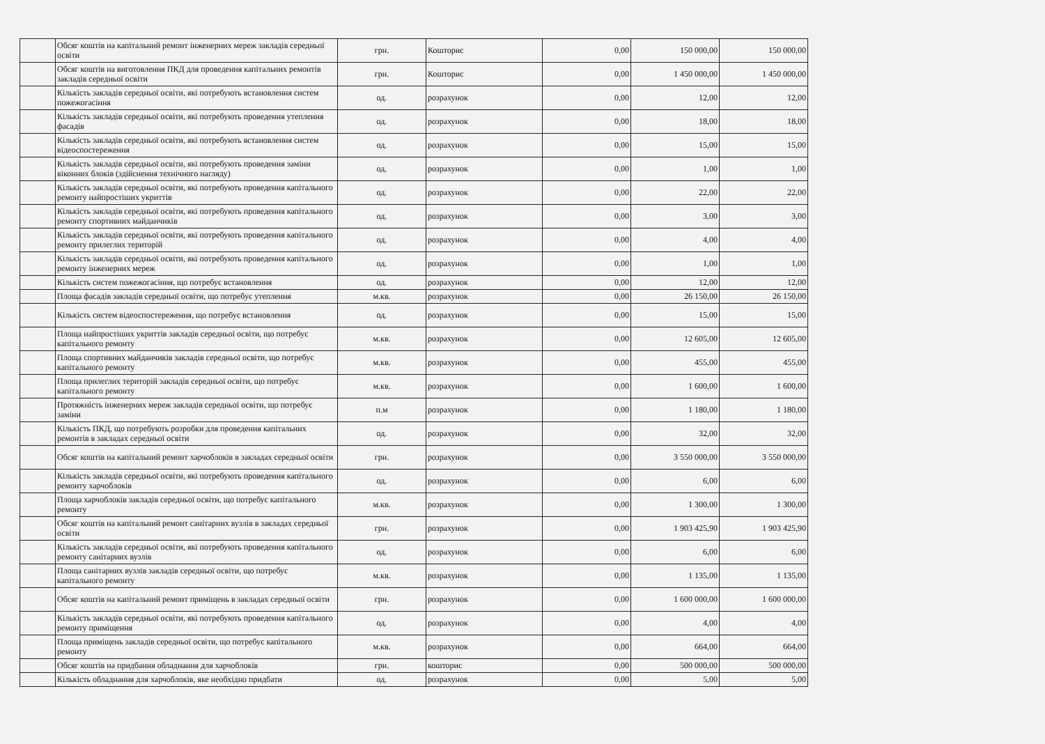| | Обсяг коштів на капітальний ремонт інженерних мереж закладів середньої освіти | грн. | Кошторис | 0,00 | 150 000,00 | 150 000,00 |
| | Обсяг коштів на виготовлення ПКД для проведення капітальних ремонтів закладів середньої освіти | грн. | Кошторис | 0,00 | 1 450 000,00 | 1 450 000,00 |
| | Кількість закладів середньої освіти, які потребують встановлення систем пожежогасіння | од. | розрахунок | 0,00 | 12,00 | 12,00 |
| | Кількість закладів середньої освіти, які потребують проведення утеплення фасадів | од. | розрахунок | 0,00 | 18,00 | 18,00 |
| | Кількість закладів середньої освіти, які потребують встановлення систем відеоспостереження | од. | розрахунок | 0,00 | 15,00 | 15,00 |
| | Кількість закладів середньої освіти, які потребують проведення заміни віконних блоків (здійснення технічного нагляду) | од. | розрахунок | 0,00 | 1,00 | 1,00 |
| | Кількість закладів середньої освіти, які потребують проведення капітального ремонту найпростіших укриттів | од. | розрахунок | 0,00 | 22,00 | 22,00 |
| | Кількість закладів середньої освіти, які потребують проведення капітального ремонту спортивних майданчиків | од. | розрахунок | 0,00 | 3,00 | 3,00 |
| | Кількість закладів середньої освіти, які потребують проведення капітального ремонту прилеглих територій | од. | розрахунок | 0,00 | 4,00 | 4,00 |
| | Кількість закладів середньої освіти, які потребують проведення капітального ремонту інженерних мереж | од. | розрахунок | 0,00 | 1,00 | 1,00 |
| | Кількість систем пожежогасіння, що потребує встановлення | од. | розрахунок | 0,00 | 12,00 | 12,00 |
| | Площа фасадів закладів середньої освіти, що потребує утеплення | м.кв. | розрахунок | 0,00 | 26 150,00 | 26 150,00 |
| | Кількість систем відеоспостереження, що потребує встановлення | од. | розрахунок | 0,00 | 15,00 | 15,00 |
| | Площа найпростіших укриттів закладів середньої освіти, що потребує капітального ремонту | м.кв. | розрахунок | 0,00 | 12 605,00 | 12 605,00 |
| | Площа спортивних майданчиків закладів середньої освіти, що потребує капітального ремонту | м.кв. | розрахунок | 0,00 | 455,00 | 455,00 |
| | Площа прилеглих територій закладів середньої освіти, що потребує капітального ремонту | м.кв. | розрахунок | 0,00 | 1 600,00 | 1 600,00 |
| | Протяжність інженерних мереж закладів середньої освіти, що потребує заміни | п.м | розрахунок | 0,00 | 1 180,00 | 1 180,00 |
| | Кількість ПКД, що потребують розробки для проведення капітальних ремонтів в закладах середньої освіти | од. | розрахунок | 0,00 | 32,00 | 32,00 |
| | Обсяг коштів на капітальний ремонт харчоблоків в закладах середньої освіти | грн. | розрахунок | 0,00 | 3 550 000,00 | 3 550 000,00 |
| | Кількість закладів середньої освіти, які потребують проведення капітального ремонту харчоблоків | од. | розрахунок | 0,00 | 6,00 | 6,00 |
| | Площа харчоблоків закладів середньої освіти, що потребує капітального ремонту | м.кв. | розрахунок | 0,00 | 1 300,00 | 1 300,00 |
| | Обсяг коштів на капітальний ремонт санітарних вузлів в закладах середньої освіти | грн. | розрахунок | 0,00 | 1 903 425,90 | 1 903 425,90 |
| | Кількість закладів середньої освіти, які потребують проведення капітального ремонту санітарних вузлів | од. | розрахунок | 0,00 | 6,00 | 6,00 |
| | Площа санітарних вузлів закладів середньої освіти, що потребує капітального ремонту | м.кв. | розрахунок | 0,00 | 1 135,00 | 1 135,00 |
| | Обсяг коштів на капітальний ремонт приміщень в закладах середньої освіти | грн. | розрахунок | 0,00 | 1 600 000,00 | 1 600 000,00 |
| | Кількість закладів середньої освіти, які потребують проведення капітального ремонту приміщення | од. | розрахунок | 0,00 | 4,00 | 4,00 |
| | Площа приміщень закладів середньої освіти, що потребує капітального ремонту | м.кв. | розрахунок | 0,00 | 664,00 | 664,00 |
| | Обсяг коштів на придбання обладнання для харчоблоків | грн. | кошторис | 0,00 | 500 000,00 | 500 000,00 |
| | Кількість обладнання для харчоблоків, яке необхідно придбати | од. | розрахунок | 0,00 | 5,00 | 5,00 |